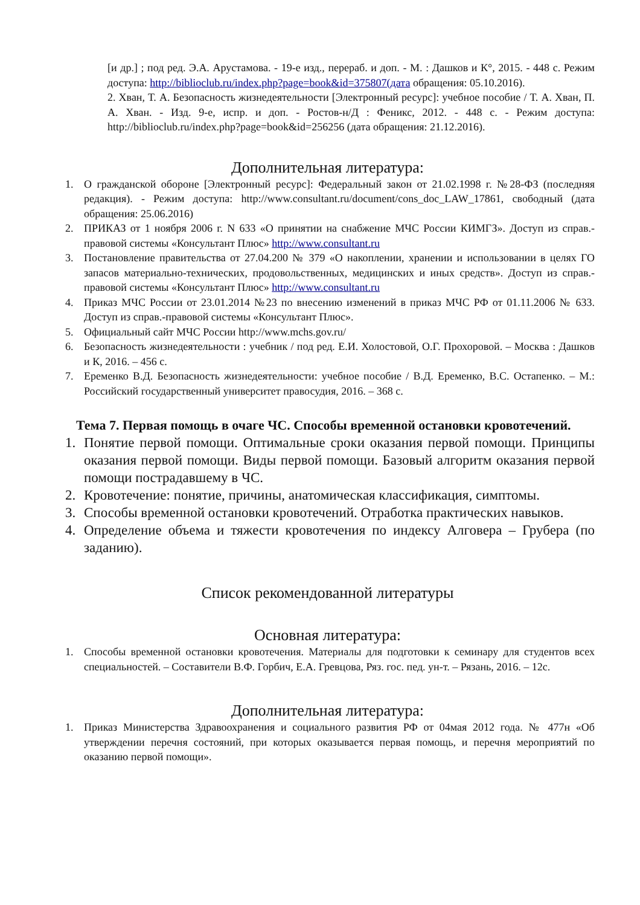[и др.] ; под ред. Э.А. Арустамова. - 19-е изд., перераб. и доп. - М. : Дашков и К°, 2015. - 448 с. Режим доступа: http://biblioclub.ru/index.php?page=book&id=375807(дата обращения: 05.10.2016).
2. Хван, Т. А. Безопасность жизнедеятельности [Электронный ресурс]: учебное пособие / Т. А. Хван, П. А. Хван. - Изд. 9-е, испр. и доп. - Ростов-н/Д : Феникс, 2012. - 448 с. - Режим доступа: http://biblioclub.ru/index.php?page=book&id=256256 (дата обращения: 21.12.2016).
Дополнительная литература:
1. О гражданской обороне [Электронный ресурс]: Федеральный закон от 21.02.1998 г. №28-ФЗ (последняя редакция). - Режим доступа: http://www.consultant.ru/document/cons_doc_LAW_17861, свободный (дата обращения: 25.06.2016)
2. ПРИКАЗ от 1 ноября 2006 г. N 633 «О принятии на снабжение МЧС России КИМГЗ». Доступ из справ.-правовой системы «Консультант Плюс» http://www.consultant.ru
3. Постановление правительства от 27.04.200 № 379 «О накоплении, хранении и использовании в целях ГО запасов материально-технических, продовольственных, медицинских и иных средств». Доступ из справ.-правовой системы «Консультант Плюс» http://www.consultant.ru
4. Приказ МЧС России от 23.01.2014 №23 по внесению изменений в приказ МЧС РФ от 01.11.2006 № 633. Доступ из справ.-правовой системы «Консультант Плюс».
5. Официальный сайт МЧС России http://www.mchs.gov.ru/
6. Безопасность жизнедеятельности : учебник / под ред. Е.И. Холостовой, О.Г. Прохоровой. – Москва : Дашков и К, 2016. – 456 с.
7. Еременко В.Д. Безопасность жизнедеятельности: учебное пособие / В.Д. Еременко, В.С. Остапенко. – М.: Российский государственный университет правосудия, 2016. – 368 с.
Тема 7. Первая помощь в очаге ЧС. Способы временной остановки кровотечений.
1. Понятие первой помощи. Оптимальные сроки оказания первой помощи. Принципы оказания первой помощи. Виды первой помощи. Базовый алгоритм оказания первой помощи пострадавшему в ЧС.
2. Кровотечение: понятие, причины, анатомическая классификация, симптомы.
3. Способы временной остановки кровотечений. Отработка практических навыков.
4. Определение объема и тяжести кровотечения по индексу Алговера – Грубера (по заданию).
Список рекомендованной литературы
Основная литература:
1. Способы временной остановки кровотечения. Материалы для подготовки к семинару для студентов всех специальностей. – Составители В.Ф. Горбич, Е.А. Гревцова, Ряз. гос. пед. ун-т. – Рязань, 2016. – 12с.
Дополнительная литература:
1. Приказ Министерства Здравоохранения и социального развития РФ от 04мая 2012 года. № 477н «Об утверждении перечня состояний, при которых оказывается первая помощь, и перечня мероприятий по оказанию первой помощи».